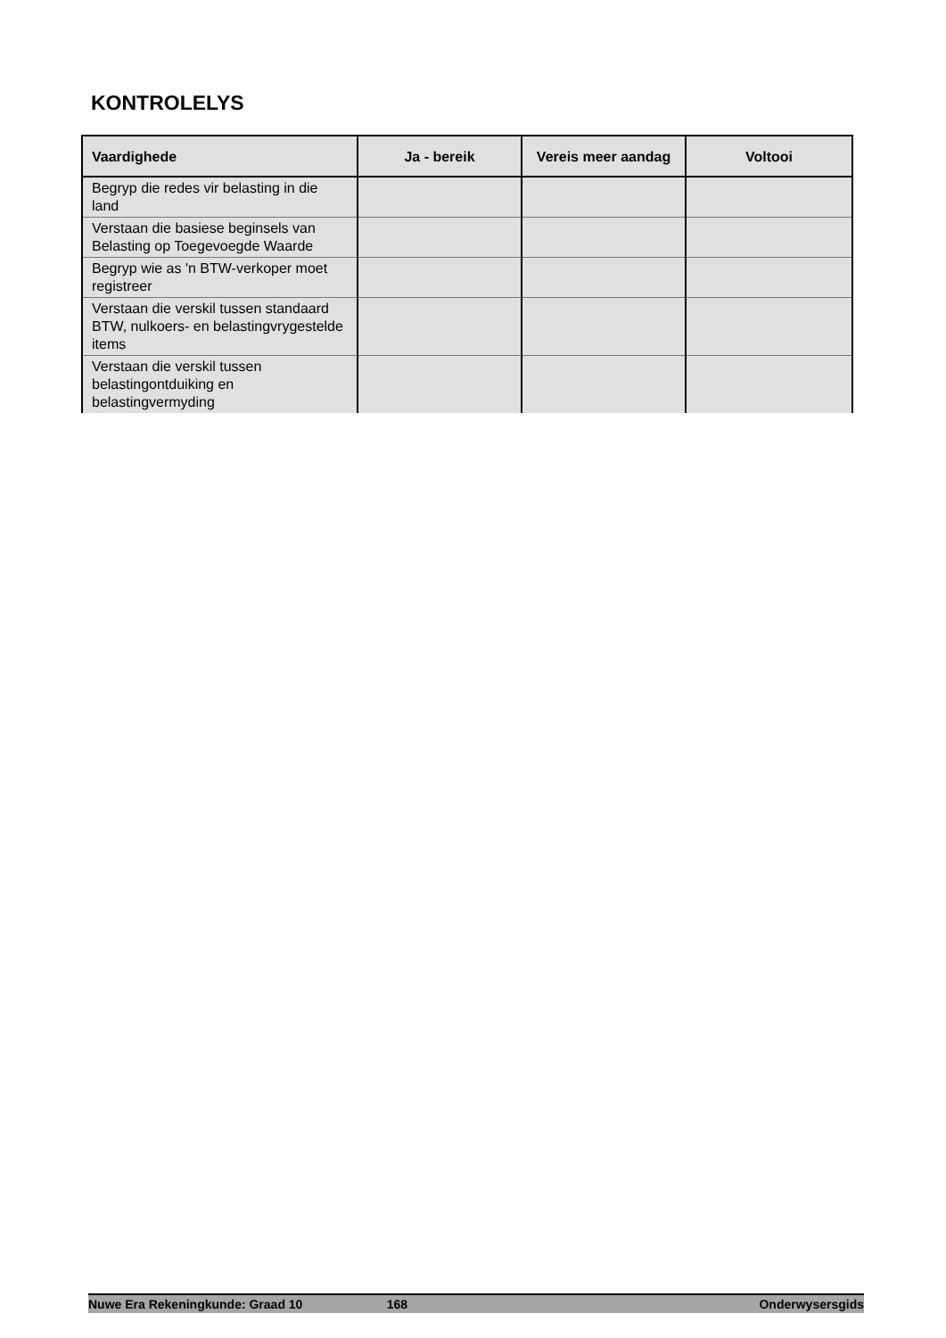KONTROLELYS
| Vaardighede | Ja - bereik | Vereis meer aandag | Voltooi |
| --- | --- | --- | --- |
| Begryp die redes vir belasting in die land | | | |
| Verstaan die basiese beginsels van Belasting op Toegevoegde Waarde | | | |
| Begryp wie as 'n BTW-verkoper moet registreer | | | |
| Verstaan die verskil tussen standaard BTW, nulkoers- en belastingvrygestelde items | | | |
| Verstaan die verskil tussen belastingontduiking en belastingvermyding | | | |
Nuwe Era Rekeningkunde: Graad 10 168 Onderwysersgids